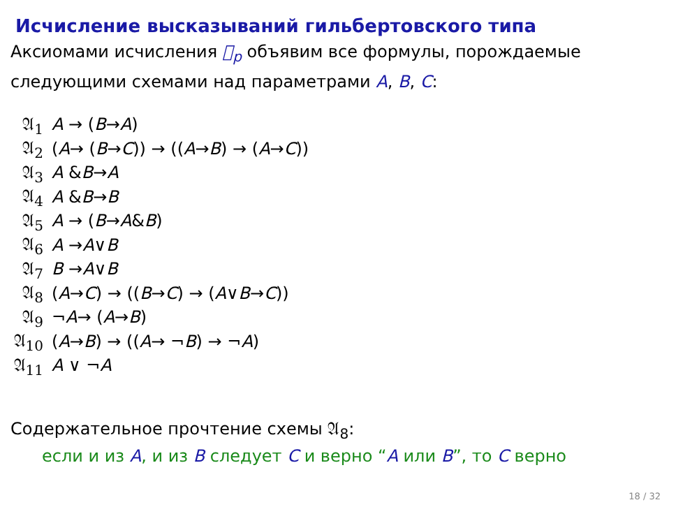Исчисление высказываний гильбертовского типа
Аксиомами исчисления 𝔋<sub>p</sub> объявим все формулы, порождаемые следующими схемами над параметрами A, B, C:
𝔄<sub>1</sub> A → (B → A)
𝔄<sub>2</sub> (A → (B → C)) → ((A → B) → (A → C))
𝔄<sub>3</sub> A & B → A
𝔄<sub>4</sub> A & B → B
𝔄<sub>5</sub> A → (B → A & B)
𝔄<sub>6</sub> A → A ∨ B
𝔄<sub>7</sub> B → A ∨ B
𝔄<sub>8</sub> (A → C) → ((B → C) → (A ∨ B → C))
𝔄<sub>9</sub> ¬ A → (A → B)
𝔄<sub>10</sub> (A → B) → ((A → ¬ B) → ¬ A)
𝔄<sub>11</sub> A ∨ ¬ A
Содержательное прочтение схемы 𝔄<sub>8</sub>:
если и из A, и из B следует C и верно “A или B”, то C верно
18 / 32